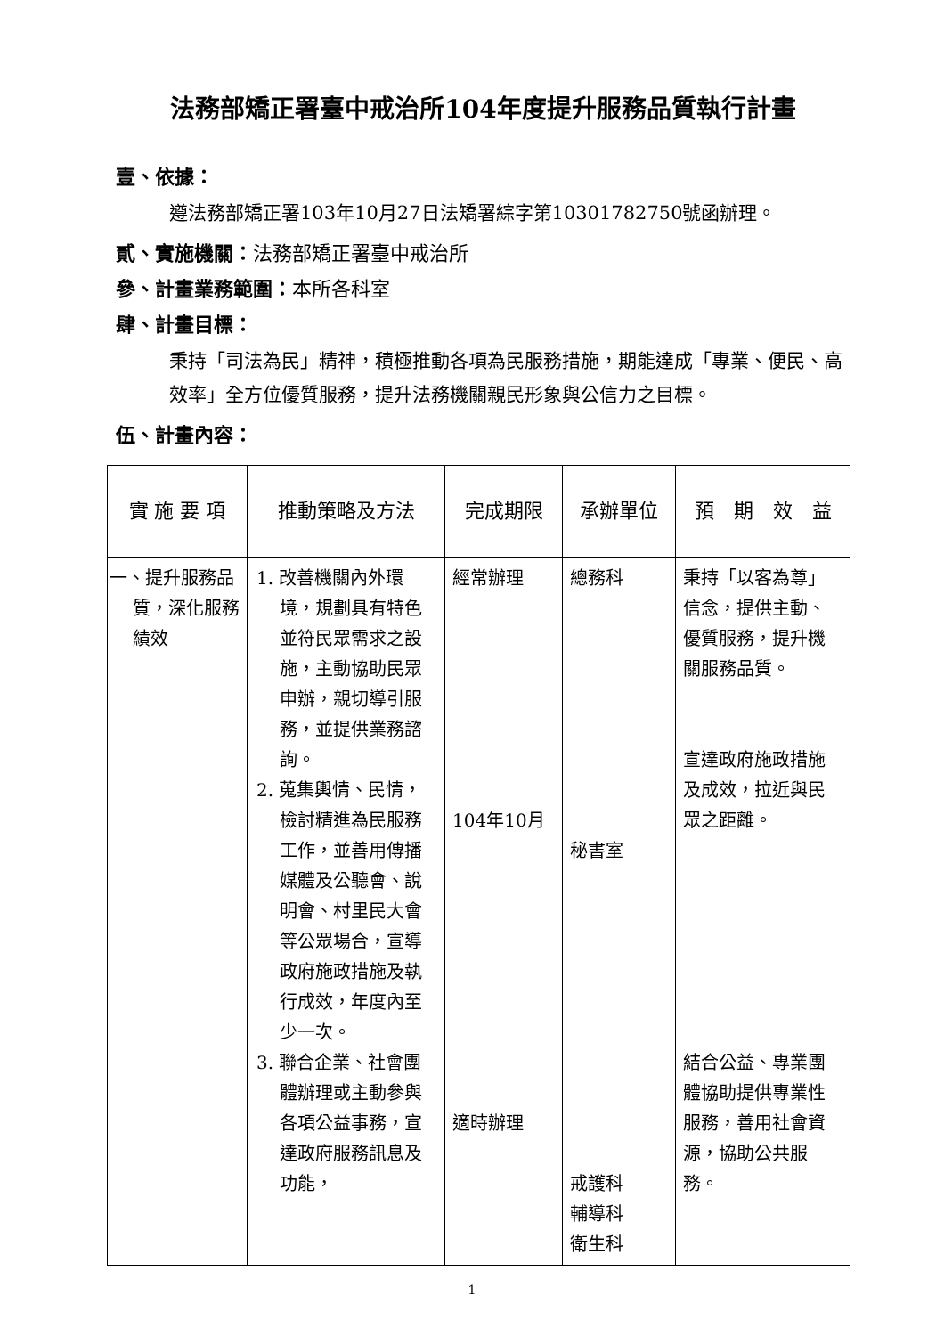法務部矯正署臺中戒治所104年度提升服務品質執行計畫
壹、依據：
遵法務部矯正署103年10月27日法矯署綜字第10301782750號函辦理。
貳、實施機關：法務部矯正署臺中戒治所
參、計畫業務範圍：本所各科室
肆、計畫目標：
秉持「司法為民」精神，積極推動各項為民服務措施，期能達成「專業、便民、高效率」全方位優質服務，提升法務機關親民形象與公信力之目標。
伍、計畫內容：
| 實 施 要 項 | 推動策略及方法 | 完成期限 | 承辦單位 | 預 期 效 益 |
| --- | --- | --- | --- | --- |
| 一、提升服務品質，深化服務績效 | 1. 改善機關內外環境，規劃具有特色並符民眾需求之設施，主動協助民眾申辦，親切導引服務，並提供業務諮詢。 2. 蒐集輿情、民情，檢討精進為民服務工作，並善用傳播媒體及公聽會、說明會、村里民大會等公眾場合，宣導政府施政措施及執行成效，年度內至少一次。 3. 聯合企業、社會團體辦理或主動參與各項公益事務，宣達政府服務訊息及功能， | 經常辦理 104年10月 適時辦理 | 總務科 秘書室 戒護科 輔導科 衛生科 | 秉持「以客為尊」信念，提供主動、優質服務，提升機關服務品質。 宣達政府施政措施及成效，拉近與民眾之距離。 結合公益、專業團體協助提供專業性服務，善用社會資源，協助公共服務。 |
1